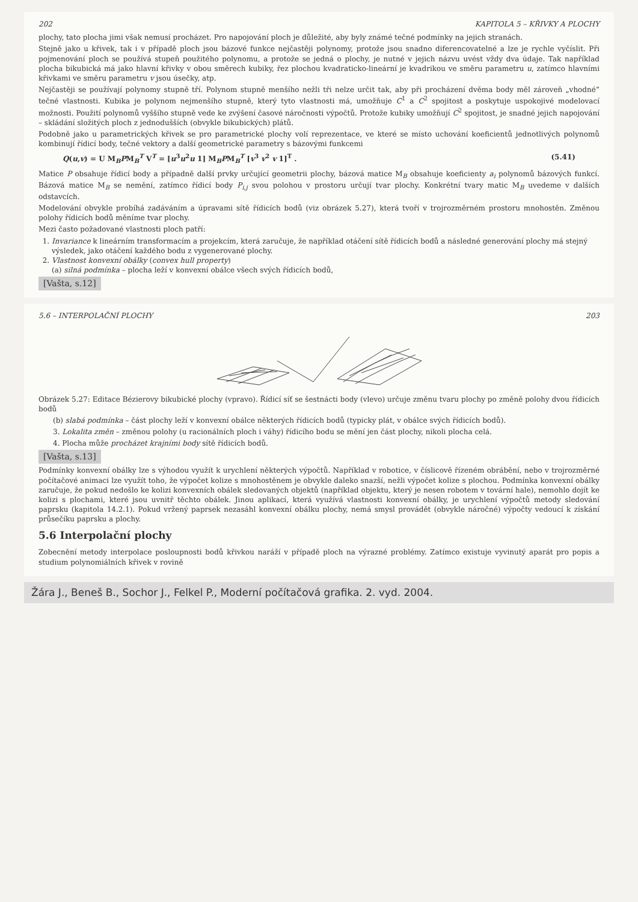202 KAPITOLA 5 – KŘIVKY A PLOCHY
plochy, tato plocha jimi však nemusí procházet. Pro napojování ploch je důležité, aby byly známé tečné podmínky na jejich stranách.
Stejně jako u křivek, tak i v případě ploch jsou bázové funkce nejčastěji polynomy, protože jsou snadno diferencovatelné a lze je rychle vyčíslit. Při pojmenování ploch se používá stupeň použitého polynomu, a protože se jedná o plochy, je nutné v jejich názvu uvést vždy dva údaje. Tak například plocha bikubická má jako hlavní křivky v obou směrech kubiky, řez plochou kvadraticko-lineární je kvadrikou ve směru parametru u, zatímco hlavními křivkami ve směru parametru v jsou úsečky, atp.
Nejčastěji se používají polynomy stupně tří. Polynom stupně menšího nežli tři nelze určit tak, aby při procházení dvěma body měl zároveň „vhodné“ tečné vlastnosti. Kubika je polynom nejmenšího stupně, který tyto vlastnosti má, umožňuje C<sup>1</sup> a C<sup>2</sup> spojitost a poskytuje uspokojivé modelovací možnosti. Použití polynomů vyššího stupně vede ke zvýšení časové náročnosti výpočtů. Protože kubiky umožňují C<sup>2</sup> spojitost, je snadné jejich napojování – skládání složitých ploch z jednodušších (obvykle bikubických) plátů.
Podobně jako u parametrických křivek se pro parametrické plochy volí reprezentace, ve které se místo uchování koeficientů jednotlivých polynomů kombinují řídicí body, tečné vektory a další geometrické parametry s bázovými funkcemi
Q(u,v) = U M<sub>B</sub>PM<sub>B</sub><sup>T</sup> V<sup>T</sup> = [u<sup>3</sup>u<sup>2</sup>u 1] M<sub>B</sub>PM<sub>B</sub><sup>T</sup> [v<sup>3</sup> v<sup>2</sup> v 1]<sup>T</sup> . (5.41)
Matice P obsahuje řídicí body a případně další prvky určující geometrii plochy, bázová matice M<sub>B</sub> obsahuje koeficienty a<sub>i</sub> polynomů bázových funkcí. Bázová matice M<sub>B</sub> se nemění, zatímco řídicí body P<sub>i,j</sub> svou polohou v prostoru určují tvar plochy. Konkrétní tvary matic M<sub>B</sub> uvedeme v dalších odstavcích.
Modelování obvykle probíhá zadáváním a úpravami sítě řídicích bodů (viz obrázek 5.27), která tvoří v trojrozměrném prostoru mnohostěn. Změnou polohy řídicích bodů měníme tvar plochy.
Mezi často požadované vlastnosti ploch patří:
1. Invariance k lineárním transformacím a projekcím, která zaručuje, že například otáčení sítě řídicích bodů a následné generování plochy má stejný výsledek, jako otáčení každého bodu z vygenerované plochy.
2. Vlastnost konvexní obálky (convex hull property)
(a) silná podmínka – plocha leží v konvexní obálce všech svých řídicích bodů,
[Vašta, s.12]
5.6 – INTERPOLAČNÍ PLOCHY 203
Obrázek 5.27: Editace Bézierovy bikubické plochy (vpravo). Řídicí síť se šestnácti body (vlevo) určuje změnu tvaru plochy po změně polohy dvou řídicích bodů
(b) slabá podmínka – část plochy leží v konvexní obálce některých řídicích bodů (typicky plát, v obálce svých řídicích bodů).
3. Lokalita změn – změnou polohy (u racionálních ploch i váhy) řídicího bodu se mění jen část plochy, nikoli plocha celá.
4. Plocha může procházet krajními body sítě řídicích bodů.
[Vašta, s.13]
Podmínky konvexní obálky lze s výhodou využít k urychlení některých výpočtů. Například v robotice, v číslicově řízeném obrábění, nebo v trojrozměrné počítačové animaci lze využít toho, že výpočet kolize s mnohostěnem je obvykle daleko snazší, nežli výpočet kolize s plochou. Podmínka konvexní obálky zaručuje, že pokud nedošlo ke kolizi konvexních obálek sledovaných objektů (například objektu, který je nesen robotem v tovární hale), nemohlo dojít ke kolizi s plochami, které jsou uvnitř těchto obálek. Jinou aplikací, která využívá vlastnosti konvexní obálky, je urychlení výpočtů metody sledování paprsku (kapitola 14.2.1). Pokud vržený paprsek nezasáhl konvexní obálku plochy, nemá smysl provádět (obvykle náročné) výpočty vedoucí k získání průsečíku paprsku a plochy.
5.6 Interpolační plochy
Zobecnění metody interpolace posloupnosti bodů křivkou naráží v případě ploch na výrazné problémy. Zatímco existuje vyvinutý aparát pro popis a studium polynomiálních křivek v rovině
Žára J., Beneš B., Sochor J., Felkel P., Moderní počítačová grafika. 2. vyd. 2004.